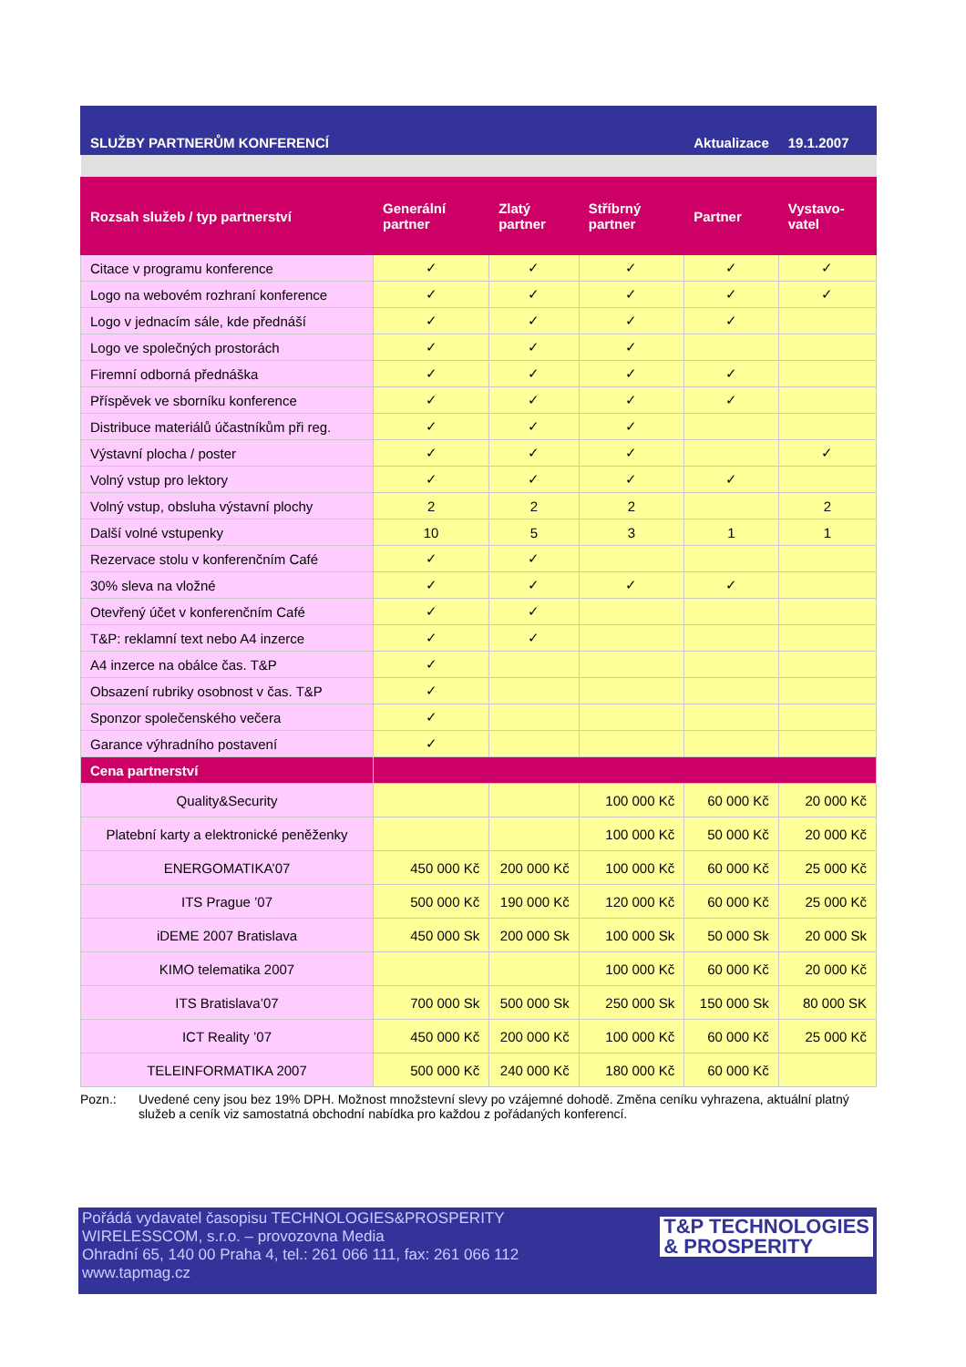| SLUŽBY PARTNERŮM KONFERENCÍ | | | | Aktualizace | 19.1.2007 |
| Rozsah služeb / typ partnerství | Generální partner | Zlatý partner | Stříbrný partner | Partner | Vystavo-vatel |
| Citace v programu konference | ✓ | ✓ | ✓ | ✓ | ✓ |
| Logo na webovém rozhraní konference | ✓ | ✓ | ✓ | ✓ | ✓ |
| Logo v jednacím sále, kde přednáší | ✓ | ✓ | ✓ | ✓ | |
| Logo ve společných prostorách | ✓ | ✓ | ✓ | | |
| Firemní odborná přednáška | ✓ | ✓ | ✓ | ✓ | |
| Příspěvek ve sborníku konference | ✓ | ✓ | ✓ | ✓ | |
| Distribuce materiálů účastníkům při reg. | ✓ | ✓ | ✓ | | |
| Výstavní plocha / poster | ✓ | ✓ | ✓ | | ✓ |
| Volný vstup pro lektory | ✓ | ✓ | ✓ | ✓ | |
| Volný vstup, obsluha výstavní plochy | 2 | 2 | 2 | | 2 |
| Další volné vstupenky | 10 | 5 | 3 | 1 | 1 |
| Rezervace stolu v konferenčním Café | ✓ | ✓ | | | |
| 30% sleva na vložné | ✓ | ✓ | ✓ | ✓ | |
| Otevřený účet v konferenčním Café | ✓ | ✓ | | | |
| T&P: reklamní text nebo A4 inzerce | ✓ | ✓ | | | |
| A4 inzerce na obálce čas. T&P | ✓ | | | | |
| Obsazení rubriky osobnost v čas. T&P | ✓ | | | | |
| Sponzor společenského večera | ✓ | | | | |
| Garance výhradního postavení | ✓ | | | | |
| Cena partnerství | | | | | |
| Quality&Security | | | 100 000 Kč | 60 000 Kč | 20 000 Kč |
| Platební karty a elektronické peněženky | | | 100 000 Kč | 50 000 Kč | 20 000 Kč |
| ENERGOMATIKA’07 | 450 000 Kč | 200 000 Kč | 100 000 Kč | 60 000 Kč | 25 000 Kč |
| ITS Prague ’07 | 500 000 Kč | 190 000 Kč | 120 000 Kč | 60 000 Kč | 25 000 Kč |
| iDEME 2007 Bratislava | 450 000 Sk | 200 000 Sk | 100 000 Sk | 50 000 Sk | 20 000 Sk |
| KIMO telematika 2007 | | | 100 000 Kč | 60 000 Kč | 20 000 Kč |
| ITS Bratislava’07 | 700 000 Sk | 500 000 Sk | 250 000 Sk | 150 000 Sk | 80 000 SK |
| ICT Reality ’07 | 450 000 Kč | 200 000 Kč | 100 000 Kč | 60 000 Kč | 25 000 Kč |
| TELEINFORMATIKA 2007 | 500 000 Kč | 240 000 Kč | 180 000 Kč | 60 000 Kč | |
Pozn.: Uvedené ceny jsou bez 19% DPH. Možnost množstevní slevy po vzájemné dohodě. Změna ceníku vyhrazena, aktuální platný služeb a ceník viz samostatná obchodní nabídka pro každou z pořádaných konferencí.
Pořádá vydavatel časopisu TECHNOLOGIES&PROSPERITY
WIRELESSCOM, s.r.o. – provozovna Media
Ohradní 65, 140 00 Praha 4, tel.: 261 066 111, fax: 261 066 112
www.tapmag.cz
T&P TECHNOLOGIES
& PROSPERITY